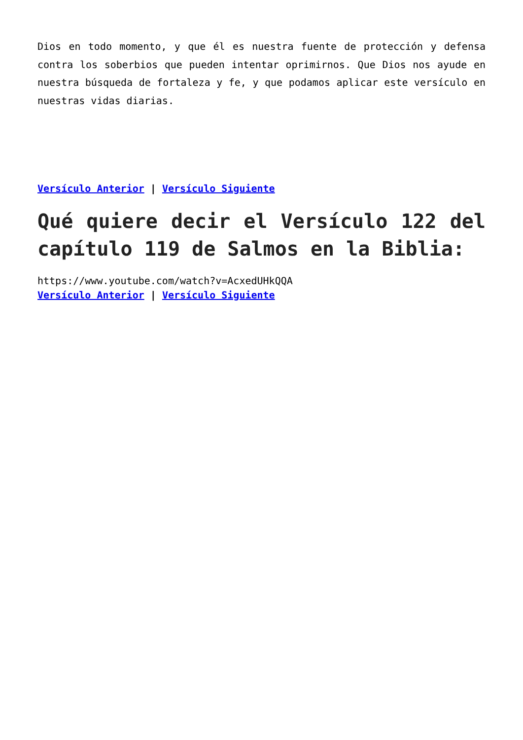Dios en todo momento, y que él es nuestra fuente de protección y defensa contra los soberbios que pueden intentar oprimirnos. Que Dios nos ayude en nuestra búsqueda de fortaleza y fe, y que podamos aplicar este versículo en nuestras vidas diarias.
Versículo Anterior | Versículo Siguiente
Qué quiere decir el Versículo 122 del capítulo 119 de Salmos en la Biblia:
https://www.youtube.com/watch?v=AcxedUHkQQA
Versículo Anterior | Versículo Siguiente